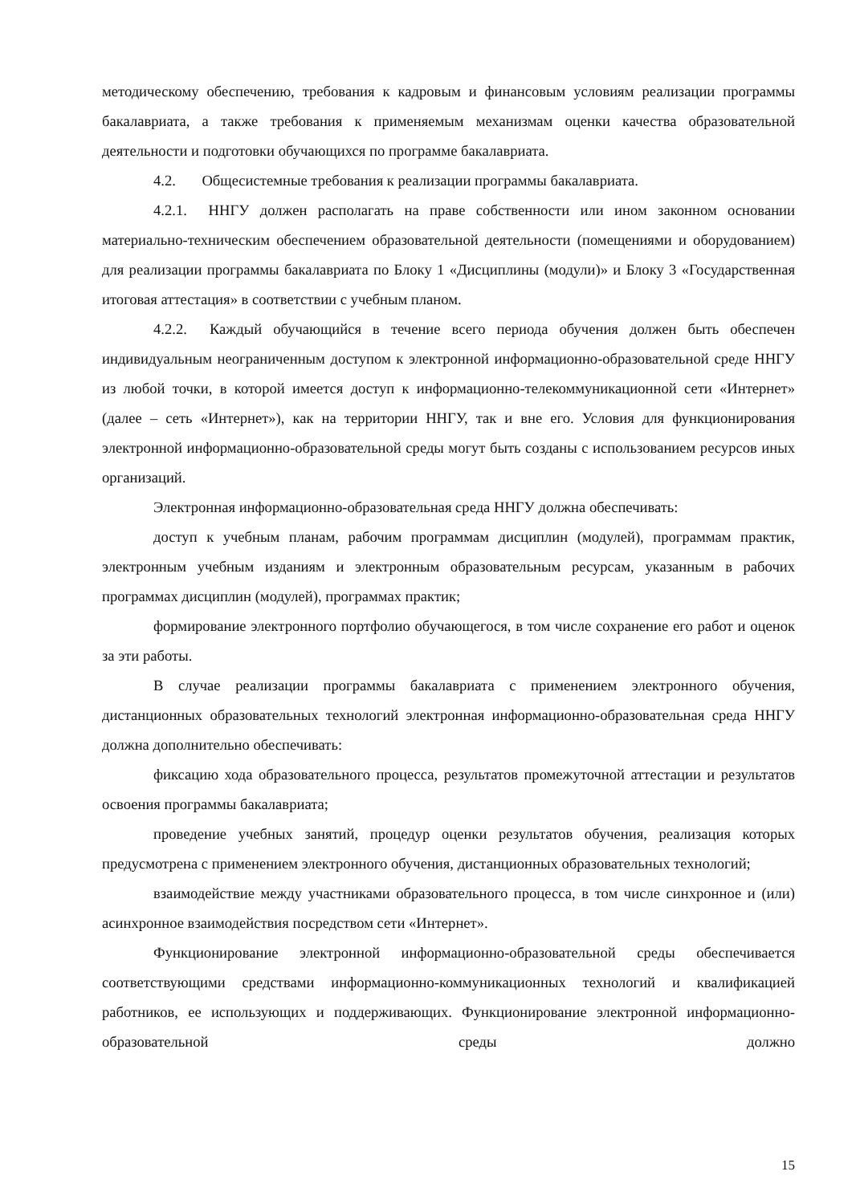методическому обеспечению, требования к кадровым и финансовым условиям реализации программы бакалавриата, а также требования к применяемым механизмам оценки качества образовательной деятельности и подготовки обучающихся по программе бакалавриата.
4.2. Общесистемные требования к реализации программы бакалавриата.
4.2.1. ННГУ должен располагать на праве собственности или ином законном основании материально-техническим обеспечением образовательной деятельности (помещениями и оборудованием) для реализации программы бакалавриата по Блоку 1 «Дисциплины (модули)» и Блоку 3 «Государственная итоговая аттестация» в соответствии с учебным планом.
4.2.2. Каждый обучающийся в течение всего периода обучения должен быть обеспечен индивидуальным неограниченным доступом к электронной информационно-образовательной среде ННГУ из любой точки, в которой имеется доступ к информационно-телекоммуникационной сети «Интернет» (далее – сеть «Интернет»), как на территории ННГУ, так и вне его. Условия для функционирования электронной информационно-образовательной среды могут быть созданы с использованием ресурсов иных организаций.
Электронная информационно-образовательная среда ННГУ должна обеспечивать:
доступ к учебным планам, рабочим программам дисциплин (модулей), программам практик, электронным учебным изданиям и электронным образовательным ресурсам, указанным в рабочих программах дисциплин (модулей), программах практик;
формирование электронного портфолио обучающегося, в том числе сохранение его работ и оценок за эти работы.
В случае реализации программы бакалавриата с применением электронного обучения, дистанционных образовательных технологий электронная информационно-образовательная среда ННГУ должна дополнительно обеспечивать:
фиксацию хода образовательного процесса, результатов промежуточной аттестации и результатов освоения программы бакалавриата;
проведение учебных занятий, процедур оценки результатов обучения, реализация которых предусмотрена с применением электронного обучения, дистанционных образовательных технологий;
взаимодействие между участниками образовательного процесса, в том числе синхронное и (или) асинхронное взаимодействия посредством сети «Интернет».
Функционирование электронной информационно-образовательной среды обеспечивается соответствующими средствами информационно-коммуникационных технологий и квалификацией работников, ее использующих и поддерживающих. Функционирование электронной информационно-образовательной среды должно
15